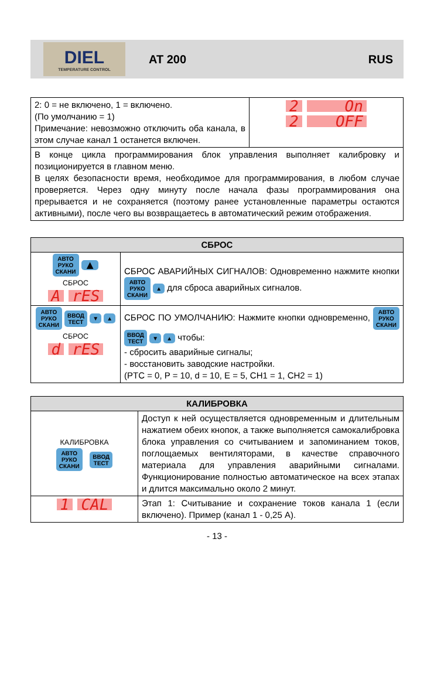DIEL
TEMPERATURE CONTROL
AT 200 RUS
| 2: 0 = не включено, 1 = включено. (По умолчанию = 1) Примечание: невозможно отключить оба канала, в этом случае канал 1 останется включен. | 2 On 2 OFF |
| В конце цикла программирования блок управления выполняет калибровку и позиционируется в главном меню. В целях безопасности время, необходимое для программирования, в любом случае проверяется. Через одну минуту после начала фазы программирования она прерывается и не сохраняется (поэтому ранее установленные параметры остаются активными), после чего вы возвращаетесь в автоматический режим отображения. | |
| СБРОС | |
| --- | --- |
| АВТО РУКО СКАНИ ▲ СБРОС A rES | СБРОС АВАРИЙНЫХ СИГНАЛОВ: Одновременно нажмите кнопки АВТО РУКО СКАНИ ▲ для сброса аварийных сигналов. |
| АВТО РУКО СКАНИ ВВОД ТЕСТ ▼ ▲ СБРОС d rES | СБРОС ПО УМОЛЧАНИЮ: Нажмите кнопки одновременно, АВТО РУКО СКАНИ ВВОД ТЕСТ ▼ ▲ чтобы: - сбросить аварийные сигналы; - восстановить заводские настройки. (PTC = 0, P = 10, d = 10, E = 5, CH1 = 1, CH2 = 1) |
| КАЛИБРОВКА | |
| --- | --- |
| КАЛИБРОВКА АВТО РУКО СКАНИ ВВОД ТЕСТ | Доступ к ней осуществляется одновременным и длительным нажатием обеих кнопок, а также выполняется самокалибровка блока управления со считыванием и запоминанием токов, поглощаемых вентиляторами, в качестве справочного материала для управления аварийными сигналами. Функционирование полностью автоматическое на всех этапах и длится максимально около 2 минут. |
| 1 CAL | Этап 1: Считывание и сохранение токов канала 1 (если включено). Пример (канал 1 - 0,25 A). |
- 13 -